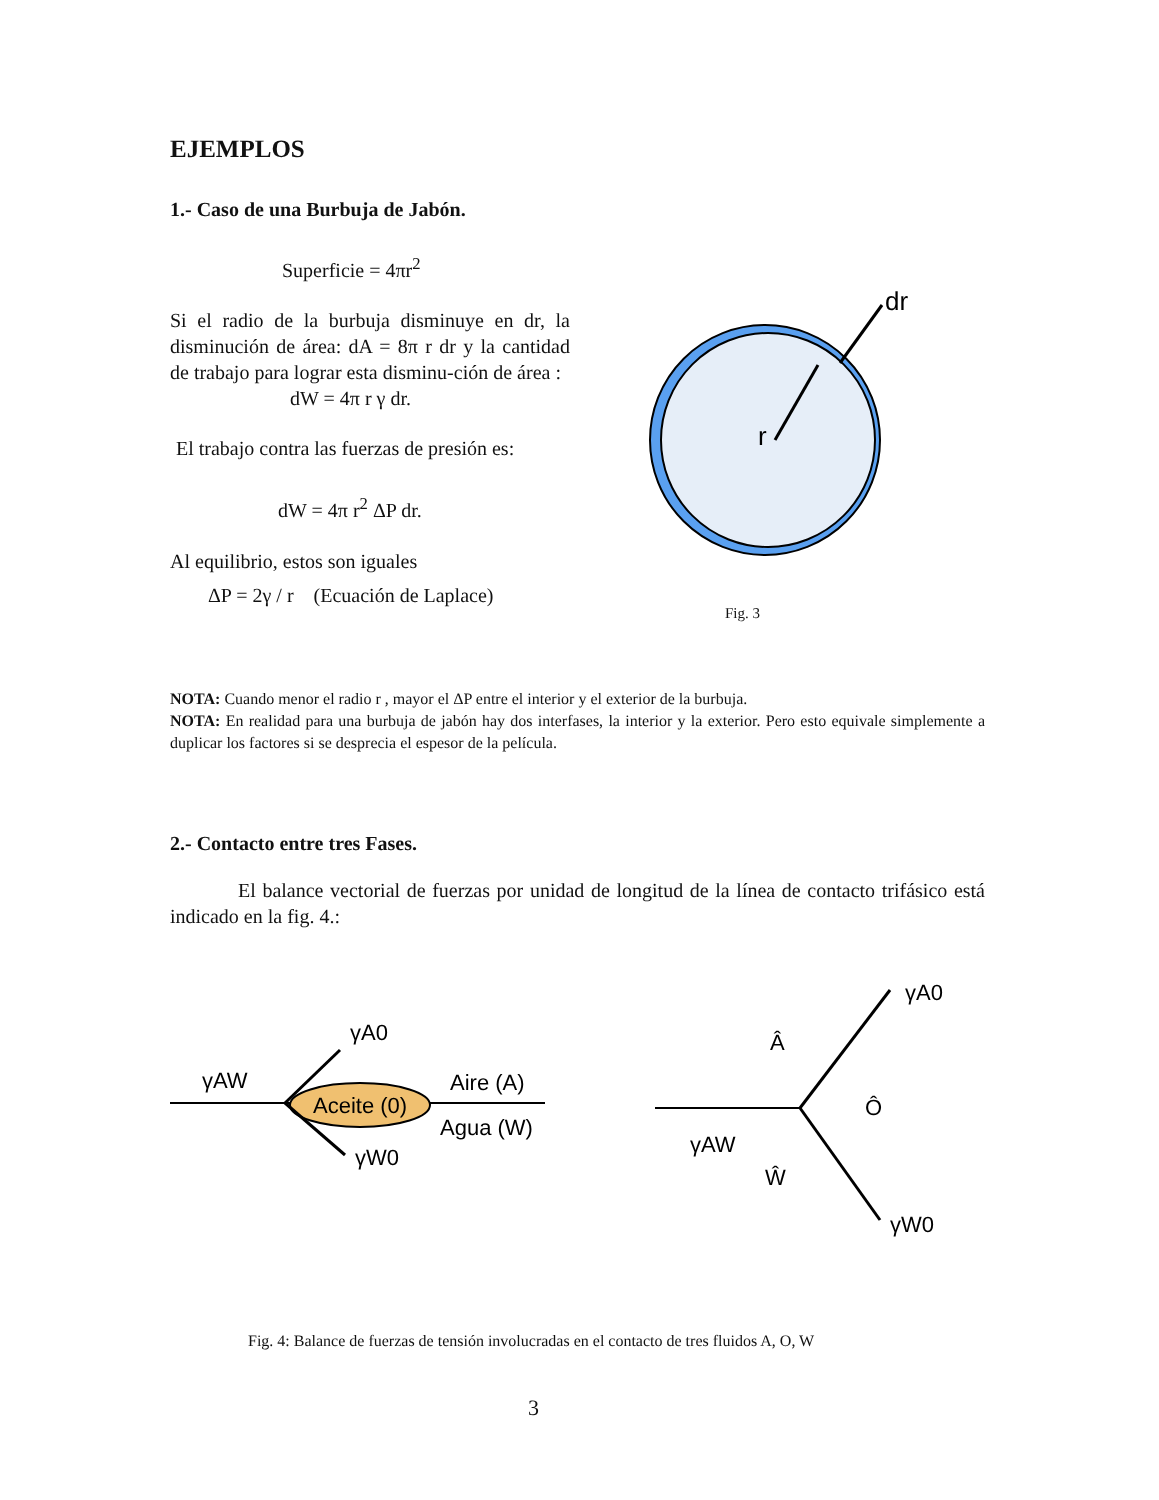EJEMPLOS
1.- Caso de una Burbuja de Jabón.
Superficie = 4πr<sup>2</sup>
Si el radio de la burbuja disminuye en dr, la disminución de área: dA = 8π r dr y la cantidad de trabajo para lograr esta disminu-ción de área :
dW = 4π r γ dr.
El trabajo contra las fuerzas de presión es:
dW = 4π r<sup>2</sup> ΔP dr.
Al equilibrio, estos son iguales
ΔP = 2γ / r (Ecuación de Laplace)
r
dr
Fig. 3
NOTA: Cuando menor el radio r , mayor el ΔP entre el interior y el exterior de la burbuja.
NOTA: En realidad para una burbuja de jabón hay dos interfases, la interior y la exterior. Pero esto equivale simplemente a duplicar los factores si se desprecia el espesor de la película.
2.- Contacto entre tres Fases.
El balance vectorial de fuerzas por unidad de longitud de la línea de contacto trifásico está indicado en la fig. 4.:
γAW
γA0
γW0
Aceite (0)
Aire (A)
Agua (W)
γAW
γA0
γW0
Â
Ô
Ŵ
Fig. 4: Balance de fuerzas de tensión involucradas en el contacto de tres fluidos A, O, W
3